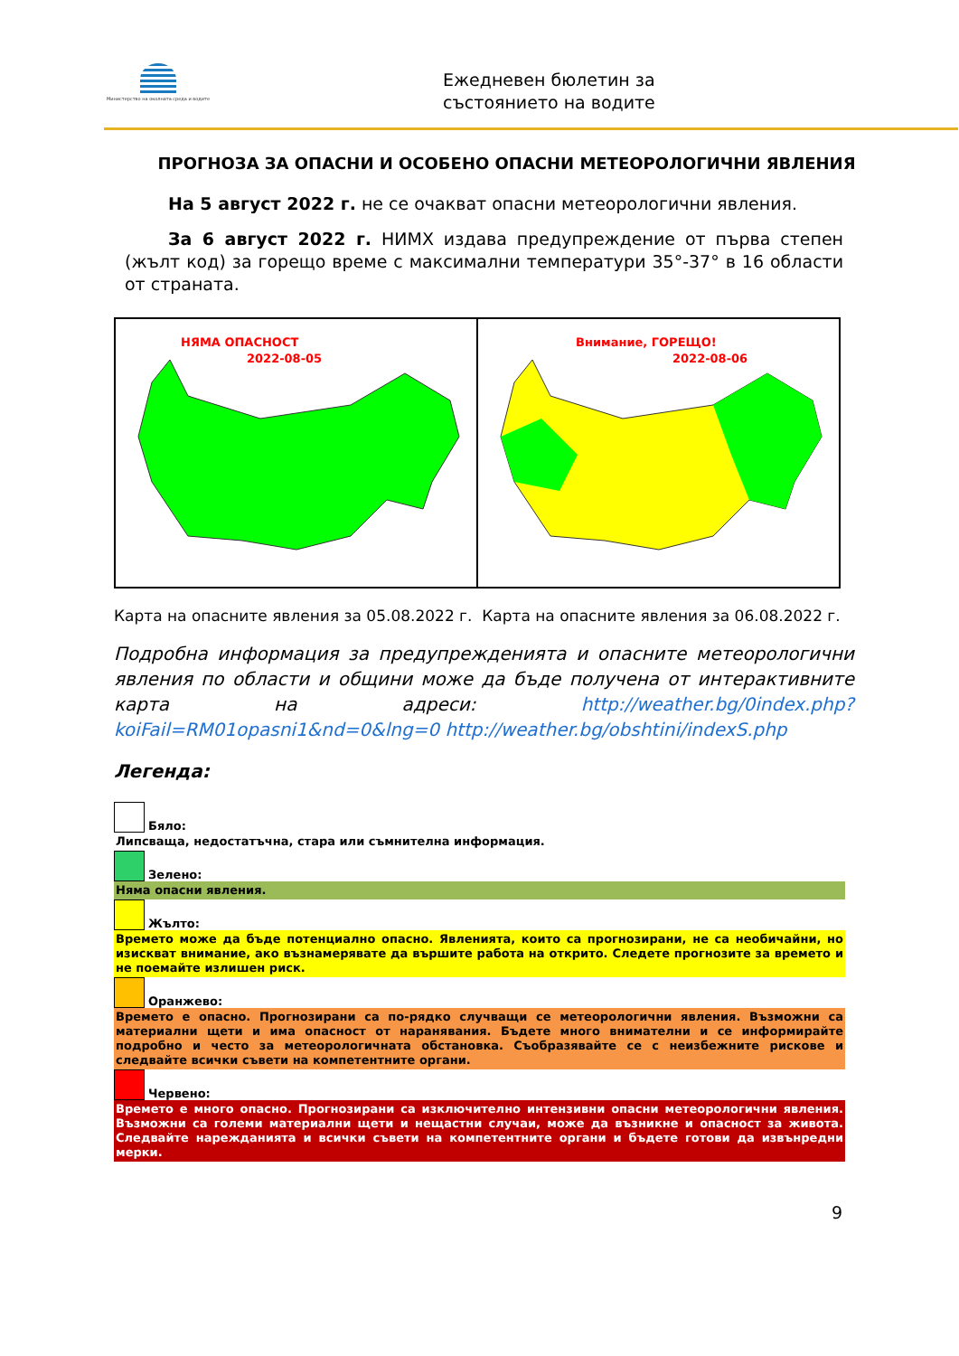Министерство на околната среда и водите
Ежедневен бюлетин за
състоянието на водите
ПРОГНОЗА ЗА ОПАСНИ И ОСОБЕНО ОПАСНИ МЕТЕОРОЛОГИЧНИ ЯВЛЕНИЯ
На 5 август 2022 г. не се очакват опасни метеорологични явления.
За 6 август 2022 г. НИМХ издава предупреждение от първа степен (жълт код) за горещо време с максимални температури 35°-37° в 16 области от страната.
НЯМА ОПАСНОСТ
2022-08-05
Внимание, ГОРЕЩО!
2022-08-06
Карта на опасните явления за 05.08.2022 г. Карта на опасните явления за 06.08.2022 г.
Подробна информация за предупрежденията и опасните метеорологични явления по области и общини може да бъде получена от интерактивните карта на адреси: http://weather.bg/0index.php?koiFail=RM01opasni1&nd=0&lng=0 http://weather.bg/obshtini/indexS.php
Легенда:
Бяло:
Липсваща, недостатъчна, стара или съмнителна информация.
Зелено:
Няма опасни явления.
Жълто:
Времето може да бъде потенциално опасно. Явленията, които са прогнозирани, не са необичайни, но изискват внимание, ако възнамерявате да вършите работа на открито. Следете прогнозите за времето и не поемайте излишен риск.
Оранжево:
Времето е опасно. Прогнозирани са по-рядко случващи се метеорологични явления. Възможни са материални щети и има опасност от наранявания. Бъдете много внимателни и се информирайте подробно и често за метеорологичната обстановка. Съобразявайте се с неизбежните рискове и следвайте всички съвети на компетентните органи.
Червено:
Времето е много опасно. Прогнозирани са изключително интензивни опасни метеорологични явления. Възможни са големи материални щети и нещастни случаи, може да възникне и опасност за живота. Следвайте нарежданията и всички съвети на компетентните органи и бъдете готови да извънредни мерки.
9